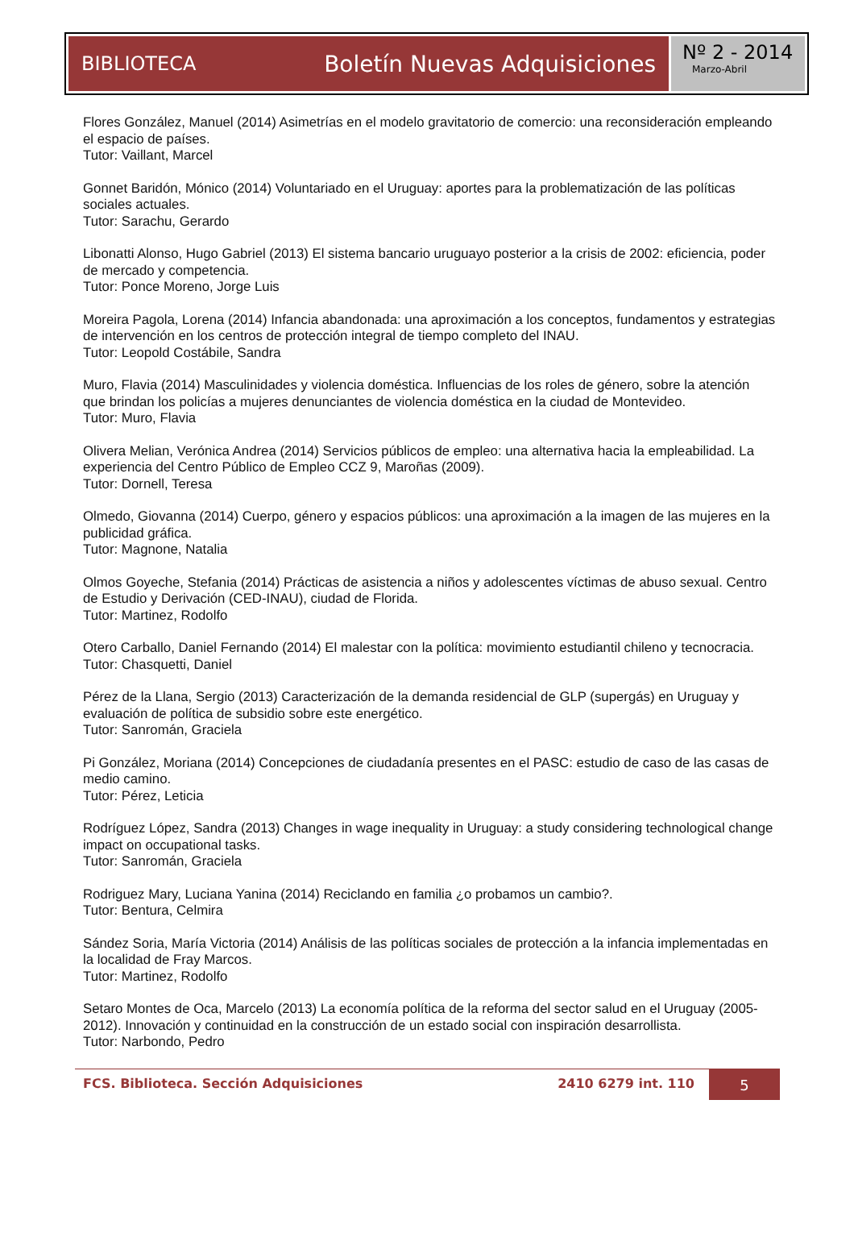BIBLIOTECA Boletín Nuevas Adquisiciones
Nº 2 - 2014
Marzo-Abril
Flores González, Manuel (2014) Asimetrías en el modelo gravitatorio de comercio: una reconsideración empleando el espacio de países.
Tutor: Vaillant, Marcel
Gonnet Baridón, Mónico (2014) Voluntariado en el Uruguay: aportes para la problematización de las políticas sociales actuales.
Tutor: Sarachu, Gerardo
Libonatti Alonso, Hugo Gabriel (2013) El sistema bancario uruguayo posterior a la crisis de 2002: eficiencia, poder de mercado y competencia.
Tutor: Ponce Moreno, Jorge Luis
Moreira Pagola, Lorena (2014) Infancia abandonada: una aproximación a los conceptos, fundamentos y estrategias de intervención en los centros de protección integral de tiempo completo del INAU.
Tutor: Leopold Costábile, Sandra
Muro, Flavia (2014) Masculinidades y violencia doméstica. Influencias de los roles de género, sobre la atención que brindan los policías a mujeres denunciantes de violencia doméstica en la ciudad de Montevideo.
Tutor: Muro, Flavia
Olivera Melian, Verónica Andrea (2014) Servicios públicos de empleo: una alternativa hacia la empleabilidad. La experiencia del Centro Público de Empleo CCZ 9, Maroñas (2009).
Tutor: Dornell, Teresa
Olmedo, Giovanna (2014) Cuerpo, género y espacios públicos: una aproximación a la imagen de las mujeres en la publicidad gráfica.
Tutor: Magnone, Natalia
Olmos Goyeche, Stefania (2014) Prácticas de asistencia a niños y adolescentes víctimas de abuso sexual. Centro de Estudio y Derivación (CED-INAU), ciudad de Florida.
Tutor: Martinez, Rodolfo
Otero Carballo, Daniel Fernando (2014) El malestar con la política: movimiento estudiantil chileno y tecnocracia.
Tutor: Chasquetti, Daniel
Pérez de la Llana, Sergio (2013) Caracterización de la demanda residencial de GLP (supergás) en Uruguay y evaluación de política de subsidio sobre este energético.
Tutor: Sanromán, Graciela
Pi González, Moriana (2014) Concepciones de ciudadanía presentes en el PASC: estudio de caso de las casas de medio camino.
Tutor: Pérez, Leticia
Rodríguez López, Sandra (2013) Changes in wage inequality in Uruguay: a study considering technological change impact on occupational tasks.
Tutor: Sanromán, Graciela
Rodriguez Mary, Luciana Yanina (2014) Reciclando en familia ¿o probamos un cambio?.
Tutor: Bentura, Celmira
Sández Soria, María Victoria (2014) Análisis de las políticas sociales de protección a la infancia implementadas en la localidad de Fray Marcos.
Tutor: Martinez, Rodolfo
Setaro Montes de Oca, Marcelo (2013) La economía política de la reforma del sector salud en el Uruguay (2005-2012). Innovación y continuidad en la construcción de un estado social con inspiración desarrollista.
Tutor: Narbondo, Pedro
FCS. Biblioteca. Sección Adquisiciones 2410 6279 int. 110 5